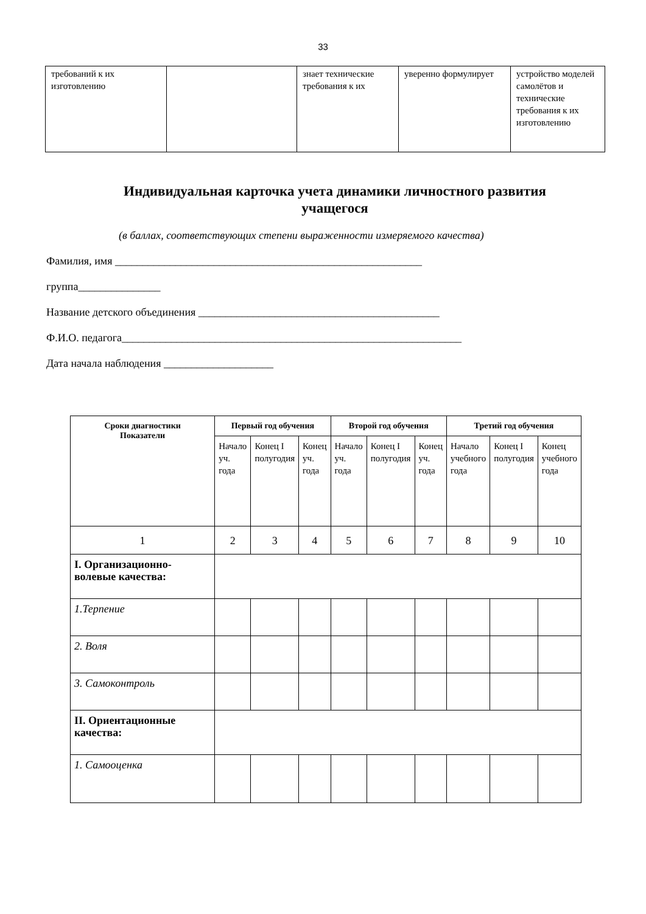33
| требований к их изготовлению | | знает технические требования к их | уверенно формулирует | устройство моделей самолётов и технические требования к их изготовлению |
Индивидуальная карточка учета динамики личностного развития учащегося
(в баллах, соответствующих степени выраженности измеряемого качества)
Фамилия, имя ________________________________________________________
группа_______________
Название детского объединения ____________________________________________
Ф.И.О. педагога______________________________________________________________
Дата начала наблюдения ____________________
| Сроки диагностики Показатели | Первый год обучения | | | Второй год обучения | | | Третий год обучения | | |
| --- | --- | --- | --- | --- | --- | --- | --- | --- | --- |
| | Начало уч. года | Конец I полугодия | Конец уч. года | Начало уч. года | Конец I полугодия | Конец уч. года | Начало учебного года | Конец I полугодия | Конец учебного года |
| 1 | 2 | 3 | 4 | 5 | 6 | 7 | 8 | 9 | 10 |
| I. Организационно-волевые качества : | | | | | | | | | |
| 1.Терпение | | | | | | | | | |
| 2. Воля | | | | | | | | | |
| 3. Самоконтроль | | | | | | | | | |
| II. Ориентационные качества: | | | | | | | | | |
| 1. Самооценка | | | | | | | | | |